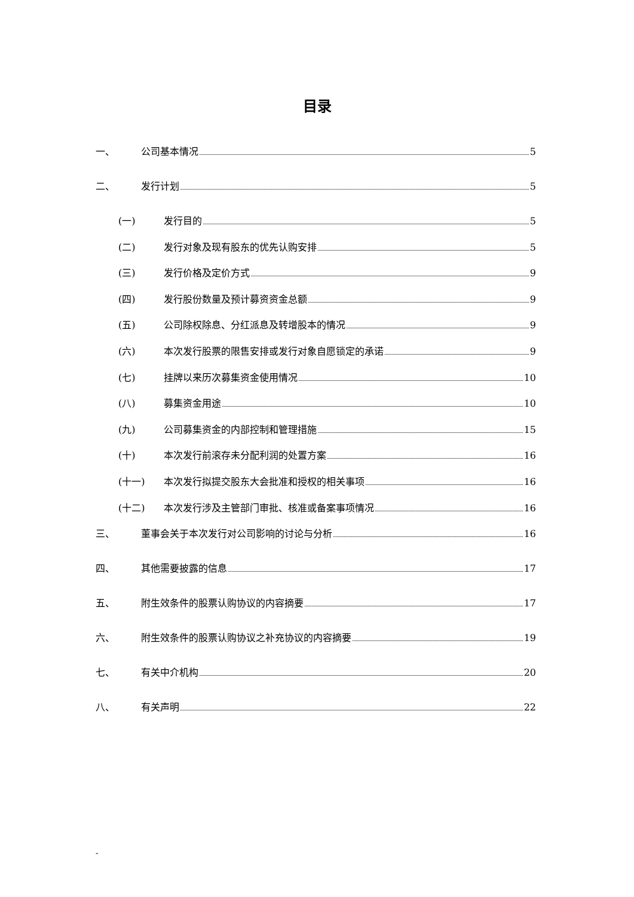目录
一、 公司基本情况 5
二、 发行计划 5
(一) 发行目的 5
(二) 发行对象及现有股东的优先认购安排 5
(三) 发行价格及定价方式 9
(四) 发行股份数量及预计募资资金总额 9
(五) 公司除权除息、分红派息及转增股本的情况 9
(六) 本次发行股票的限售安排或发行对象自愿锁定的承诺 9
(七) 挂牌以来历次募集资金使用情况 10
(八) 募集资金用途 10
(九) 公司募集资金的内部控制和管理措施 15
(十) 本次发行前滚存未分配利润的处置方案 16
(十一) 本次发行拟提交股东大会批准和授权的相关事项 16
(十二) 本次发行涉及主管部门审批、核准或备案事项情况 16
三、 董事会关于本次发行对公司影响的讨论与分析 16
四、 其他需要披露的信息 17
五、 附生效条件的股票认购协议的内容摘要 17
六、 附生效条件的股票认购协议之补充协议的内容摘要 19
七、 有关中介机构 20
八、 有关声明 22
-